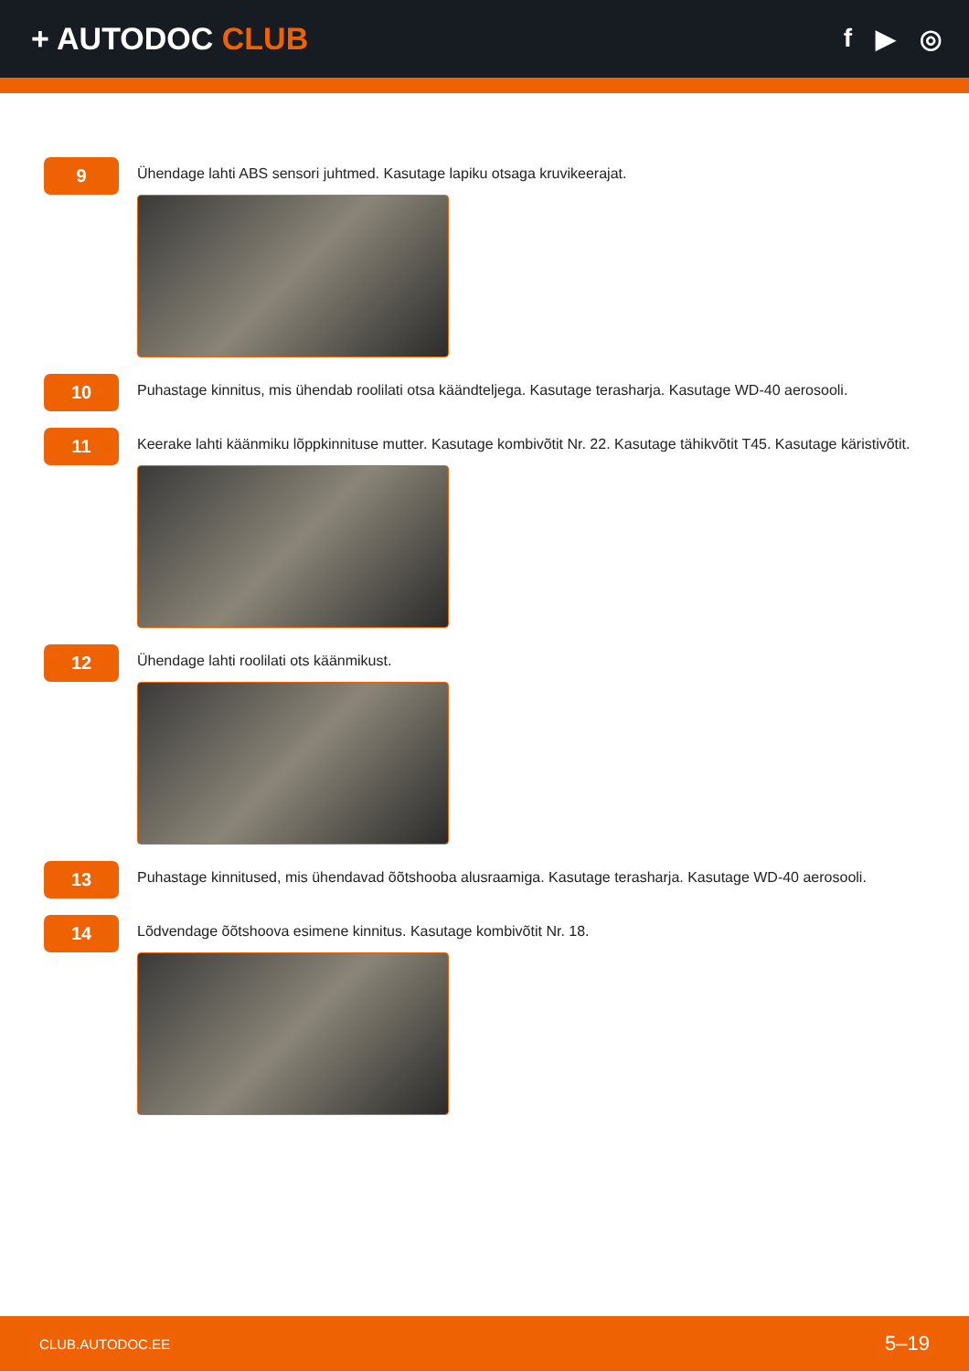+ AUTODOC CLUB
f ▶ ◎
9
Ühendage lahti ABS sensori juhtmed. Kasutage lapiku otsaga kruvikeerajat.
10
Puhastage kinnitus, mis ühendab roolilati otsa käändteljega. Kasutage terasharja. Kasutage WD-40 aerosooli.
11
Keerake lahti käänmiku lõppkinnituse mutter. Kasutage kombivõtit Nr. 22. Kasutage tähikvõtit T45. Kasutage käristivõtit.
12
Ühendage lahti roolilati ots käänmikust.
13
Puhastage kinnitused, mis ühendavad õõtshooba alusraamiga. Kasutage terasharja. Kasutage WD-40 aerosooli.
14
Lõdvendage õõtshoova esimene kinnitus. Kasutage kombivõtit Nr. 18.
CLUB.AUTODOC.EE 5–19